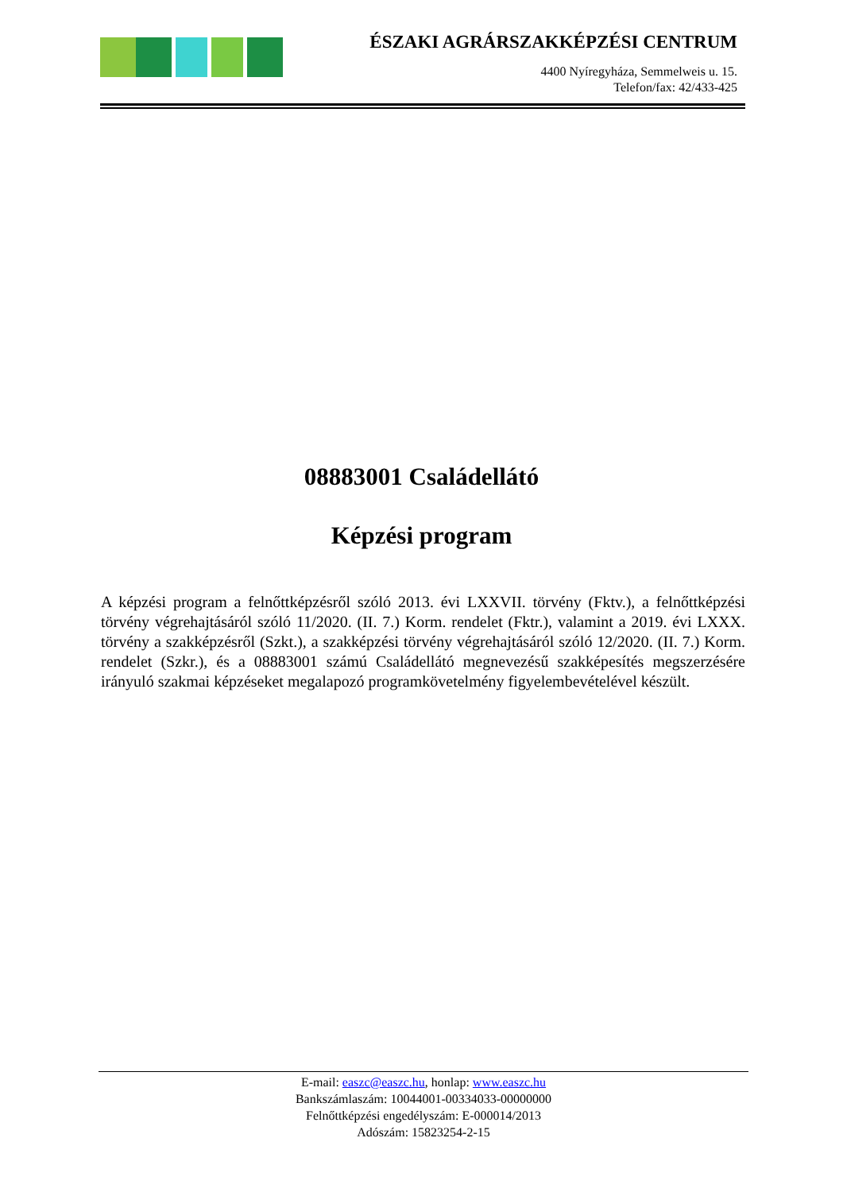ÉSZAKI AGRÁRSZAKKÉPZÉSI CENTRUM
4400 Nyíregyháza, Semmelweis u. 15.
Telefon/fax: 42/433-425
08883001 Családellátó
Képzési program
A képzési program a felnőttképzésről szóló 2013. évi LXXVII. törvény (Fktv.), a felnőttképzési törvény végrehajtásáról szóló 11/2020. (II. 7.) Korm. rendelet (Fktr.), valamint a 2019. évi LXXX. törvény a szakképzésről (Szkt.), a szakképzési törvény végrehajtásáról szóló 12/2020. (II. 7.) Korm. rendelet (Szkr.), és a 08883001 számú Családellátó megnevezésű szakképesítés megszerzésére irányuló szakmai képzéseket megalapozó programkövetelmény figyelembevételével készült.
E-mail: easzc@easzc.hu, honlap: www.easzc.hu
Bankszámlaszám: 10044001-00334033-00000000
Felnőttképzési engedélyszám: E-000014/2013
Adószám: 15823254-2-15